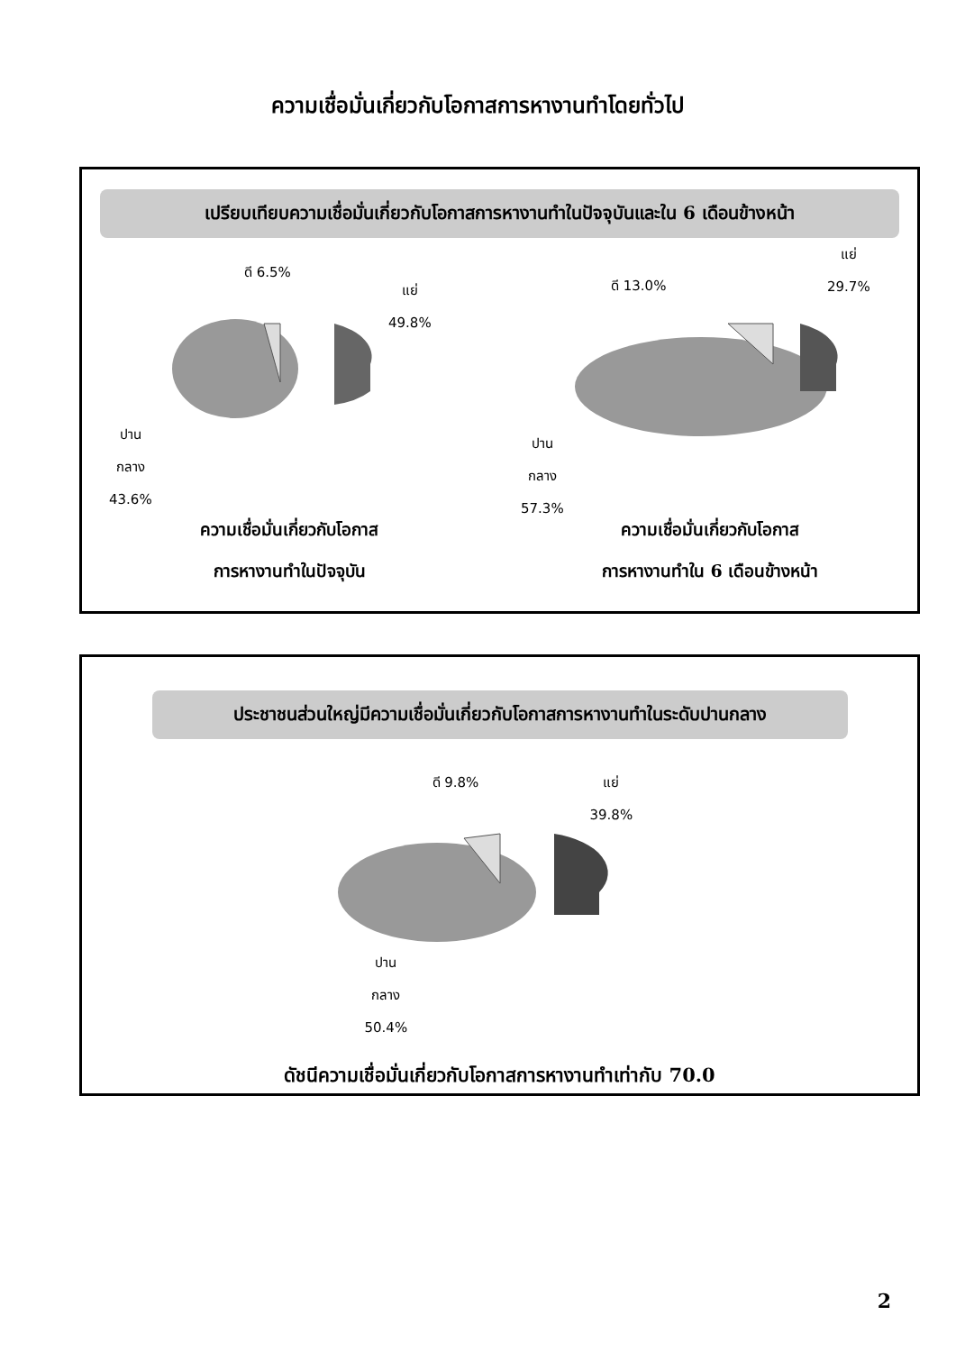ความเชื่อมั่นเกี่ยวกับโอกาสการหางานทำโดยทั่วไป
เปรียบเทียบความเชื่อมั่นเกี่ยวกับโอกาสการหางานทำในปัจจุบันและใน 6 เดือนข้างหน้า
ดี 6.5%
แย่
49.8%
ปาน
กลาง
43.6%
ความเชื่อมั่นเกี่ยวกับโอกาส
การหางานทำในปัจจุบัน
ดี 13.0%
แย่
29.7%
ปาน
กลาง
57.3%
ความเชื่อมั่นเกี่ยวกับโอกาส
การหางานทำใน 6 เดือนข้างหน้า
ประชาชนส่วนใหญ่มีความเชื่อมั่นเกี่ยวกับโอกาสการหางานทำในระดับปานกลาง
ดี 9.8%
แย่
39.8%
ปาน
กลาง
50.4%
ดัชนีความเชื่อมั่นเกี่ยวกับโอกาสการหางานทำเท่ากับ 70.0
2